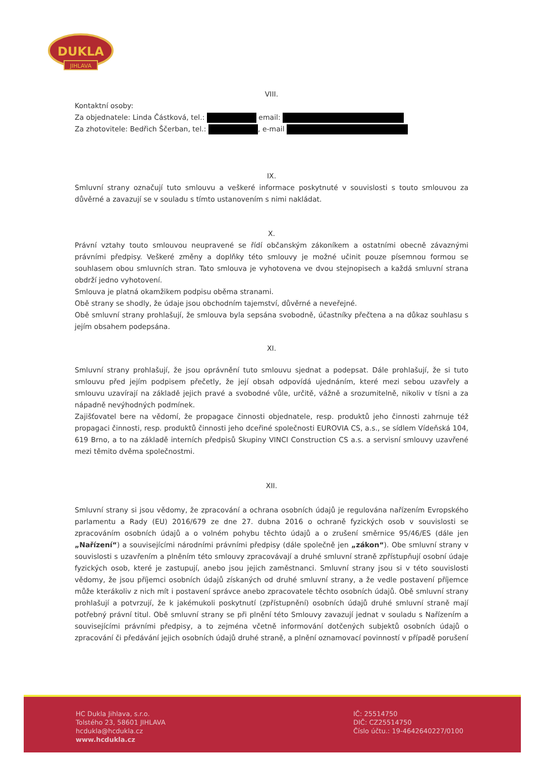DUKLA
JIHLAVA
VIII.
Kontaktní osoby:
Za objednatele: Linda Částková, tel.: email:
Za zhotovitele: Bedřich Ščerban, tel.: , e-mail
IX.
Smluvní strany označují tuto smlouvu a veškeré informace poskytnuté v souvislosti s touto smlouvou za důvěrné a zavazují se v souladu s tímto ustanovením s nimi nakládat.
X.
Právní vztahy touto smlouvou neupravené se řídí občanským zákoníkem a ostatními obecně závaznými právními předpisy. Veškeré změny a doplňky této smlouvy je možné učinit pouze písemnou formou se souhlasem obou smluvních stran. Tato smlouva je vyhotovena ve dvou stejnopisech a každá smluvní strana obdrží jedno vyhotovení.
Smlouva je platná okamžikem podpisu oběma stranami.
Obě strany se shodly, že údaje jsou obchodním tajemství, důvěrné a neveřejné.
Obě smluvní strany prohlašují, že smlouva byla sepsána svobodně, účastníky přečtena a na důkaz souhlasu s jejím obsahem podepsána.
XI.
Smluvní strany prohlašují, že jsou oprávnění tuto smlouvu sjednat a podepsat. Dále prohlašují, že si tuto smlouvu před jejím podpisem přečetly, že její obsah odpovídá ujednáním, které mezi sebou uzavřely a smlouvu uzavírají na základě jejich pravé a svobodné vůle, určitě, vážně a srozumitelně, nikoliv v tísni a za nápadně nevýhodných podmínek.
Zajišťovatel bere na vědomí, že propagace činnosti objednatele, resp. produktů jeho činnosti zahrnuje též propagaci činnosti, resp. produktů činnosti jeho dceřiné společnosti EUROVIA CS, a.s., se sídlem Vídeňská 104, 619 Brno, a to na základě interních předpisů Skupiny VINCI Construction CS a.s. a servisní smlouvy uzavřené mezi těmito dvěma společnostmi.
XII.
Smluvní strany si jsou vědomy, že zpracování a ochrana osobních údajů je regulována nařízením Evropského parlamentu a Rady (EU) 2016/679 ze dne 27. dubna 2016 o ochraně fyzických osob v souvislosti se zpracováním osobních údajů a o volném pohybu těchto údajů a o zrušení směrnice 95/46/ES (dále jen „Nařízení“) a souvisejícími národními právními předpisy (dále společně jen „zákon“). Obe smluvní strany v souvislosti s uzavřením a plněním této smlouvy zpracovávají a druhé smluvní straně zpřístupňují osobní údaje fyzických osob, které je zastupují, anebo jsou jejich zaměstnanci. Smluvní strany jsou si v této souvislosti vědomy, že jsou příjemci osobních údajů získaných od druhé smluvní strany, a že vedle postavení příjemce může kterákoliv z nich mít i postavení správce anebo zpracovatele těchto osobních údajů. Obě smluvní strany prohlašují a potvrzují, že k jakémukoli poskytnutí (zpřístupnění) osobních údajů druhé smluvní straně mají potřebný právní titul. Obě smluvní strany se při plnění této Smlouvy zavazují jednat v souladu s Nařízením a souvisejícími právními předpisy, a to zejména včetně informování dotčených subjektů osobních údajů o zpracování či předávání jejich osobních údajů druhé straně, a plnění oznamovací povinností v případě porušení
HC Dukla Jihlava, s.r.o.
Tolstého 23, 58601 JIHLAVA
hcdukla@hcdukla.cz
www.hcdukla.cz
IČ: 25514750
DIČ: CZ25514750
Číslo účtu.: 19-4642640227/0100